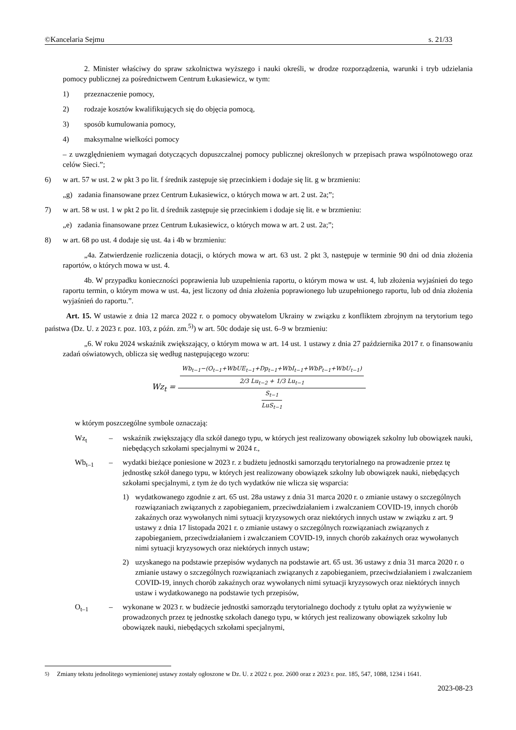©Kancelaria Sejmu s. 21/33
2. Minister właściwy do spraw szkolnictwa wyższego i nauki określi, w drodze rozporządzenia, warunki i tryb udzielania pomocy publicznej za pośrednictwem Centrum Łukasiewicz, w tym:
1) przeznaczenie pomocy,
2) rodzaje kosztów kwalifikujących się do objęcia pomocą,
3) sposób kumulowania pomocy,
4) maksymalne wielkości pomocy
– z uwzględnieniem wymagań dotyczących dopuszczalnej pomocy publicznej określonych w przepisach prawa wspólnotowego oraz celów Sieci.”;
6) w art. 57 w ust. 2 w pkt 3 po lit. f średnik zastępuje się przecinkiem i dodaje się lit. g w brzmieniu:
„g) zadania finansowane przez Centrum Łukasiewicz, o których mowa w art. 2 ust. 2a;”;
7) w art. 58 w ust. 1 w pkt 2 po lit. d średnik zastępuje się przecinkiem i dodaje się lit. e w brzmieniu:
„e) zadania finansowane przez Centrum Łukasiewicz, o których mowa w art. 2 ust. 2a;”;
8) w art. 68 po ust. 4 dodaje się ust. 4a i 4b w brzmieniu:
„4a. Zatwierdzenie rozliczenia dotacji, o których mowa w art. 63 ust. 2 pkt 3, następuje w terminie 90 dni od dnia złożenia raportów, o których mowa w ust. 4.
4b. W przypadku konieczności poprawienia lub uzupełnienia raportu, o którym mowa w ust. 4, lub złożenia wyjaśnień do tego raportu termin, o którym mowa w ust. 4a, jest liczony od dnia złożenia poprawionego lub uzupełnionego raportu, lub od dnia złożenia wyjaśnień do raportu.”.
Art. 15. W ustawie z dnia 12 marca 2022 r. o pomocy obywatelom Ukrainy w związku z konfliktem zbrojnym na terytorium tego państwa (Dz. U. z 2023 r. poz. 103, z późn. zm.<sup>5)</sup>) w art. 50c dodaje się ust. 6–9 w brzmieniu:
„6. W roku 2024 wskaźnik zwiększający, o którym mowa w art. 14 ust. 1 ustawy z dnia 27 października 2017 r. o finansowaniu zadań oświatowych, oblicza się według następującego wzoru:
Wz<sub>t</sub> = Wb<sub>t−1</sub>−(O<sub>t−1</sub>+WbUE<sub>t−1</sub>+Dp<sub>t−1</sub>+WbI<sub>t−1</sub>+WbP<sub>t−1</sub>+WbU<sub>t−1</sub>) 2/3 Lu<sub>t−2</sub> + 1/3 Lu<sub>t−1</sub> S<sub>t−1</sub> LuS<sub>t−1</sub>
w którym poszczególne symbole oznaczają:
Wz<sub>t</sub> – wskaźnik zwiększający dla szkół danego typu, w których jest realizowany obowiązek szkolny lub obowiązek nauki, niebędących szkołami specjalnymi w 2024 r.,
Wb<sub>t–1</sub> – wydatki bieżące poniesione w 2023 r. z budżetu jednostki samorządu terytorialnego na prowadzenie przez tę jednostkę szkół danego typu, w których jest realizowany obowiązek szkolny lub obowiązek nauki, niebędących szkołami specjalnymi, z tym że do tych wydatków nie wlicza się wsparcia:
1) wydatkowanego zgodnie z art. 65 ust. 28a ustawy z dnia 31 marca 2020 r. o zmianie ustawy o szczególnych rozwiązaniach związanych z zapobieganiem, przeciwdziałaniem i zwalczaniem COVID-19, innych chorób zakaźnych oraz wywołanych nimi sytuacji kryzysowych oraz niektórych innych ustaw w związku z art. 9 ustawy z dnia 17 listopada 2021 r. o zmianie ustawy o szczególnych rozwiązaniach związanych z zapobieganiem, przeciwdziałaniem i zwalczaniem COVID-19, innych chorób zakaźnych oraz wywołanych nimi sytuacji kryzysowych oraz niektórych innych ustaw;
2) uzyskanego na podstawie przepisów wydanych na podstawie art. 65 ust. 36 ustawy z dnia 31 marca 2020 r. o zmianie ustawy o szczególnych rozwiązaniach związanych z zapobieganiem, przeciwdziałaniem i zwalczaniem COVID-19, innych chorób zakaźnych oraz wywołanych nimi sytuacji kryzysowych oraz niektórych innych ustaw i wydatkowanego na podstawie tych przepisów,
O<sub>t–1</sub> – wykonane w 2023 r. w budżecie jednostki samorządu terytorialnego dochody z tytułu opłat za wyżywienie w prowadzonych przez tę jednostkę szkołach danego typu, w których jest realizowany obowiązek szkolny lub obowiązek nauki, niebędących szkołami specjalnymi,
<sup>5)</sup> Zmiany tekstu jednolitego wymienionej ustawy zostały ogłoszone w Dz. U. z 2022 r. poz. 2600 oraz z 2023 r. poz. 185, 547, 1088, 1234 i 1641.
2023-08-23